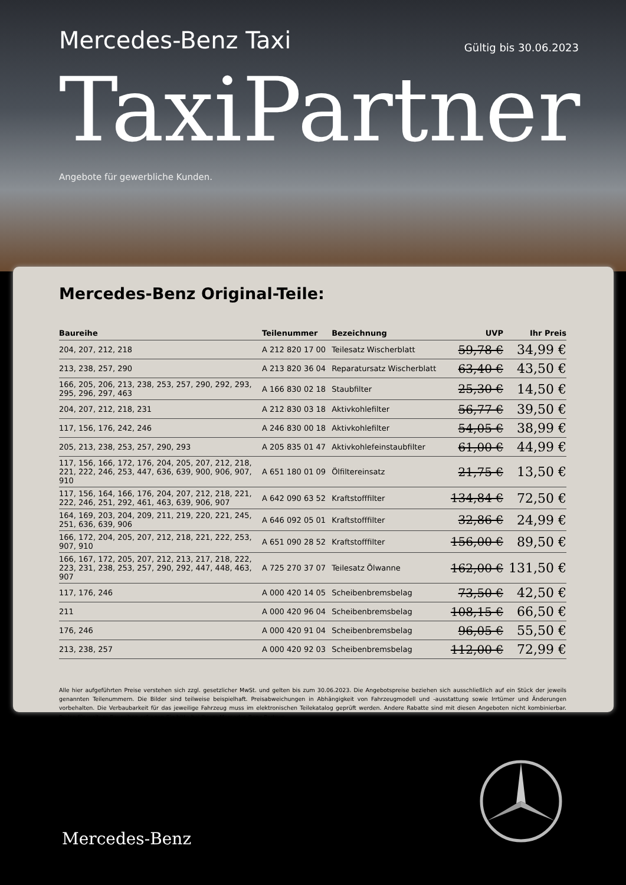Mercedes-Benz Taxi
Gültig bis 30.06.2023
TaxiPartner
Angebote für gewerbliche Kunden.
Mercedes-Benz Original-Teile:
| Baureihe | Teilenummer | Bezeichnung | UVP | Ihr Preis |
| --- | --- | --- | --- | --- |
| 204, 207, 212, 218 | A 212 820 17 00 | Teilesatz Wischerblatt | 59,78 € | 34,99 € |
| 213, 238, 257, 290 | A 213 820 36 04 | Reparatursatz Wischerblatt | 63,40 € | 43,50 € |
| 166, 205, 206, 213, 238, 253, 257, 290, 292, 293, 295, 296, 297, 463 | A 166 830 02 18 | Staubfilter | 25,30 € | 14,50 € |
| 204, 207, 212, 218, 231 | A 212 830 03 18 | Aktivkohlefilter | 56,77 € | 39,50 € |
| 117, 156, 176, 242, 246 | A 246 830 00 18 | Aktivkohlefilter | 54,05 € | 38,99 € |
| 205, 213, 238, 253, 257, 290, 293 | A 205 835 01 47 | Aktivkohlefeinstaubfilter | 61,00 € | 44,99 € |
| 117, 156, 166, 172, 176, 204, 205, 207, 212, 218, 221, 222, 246, 253, 447, 636, 639, 900, 906, 907, 910 | A 651 180 01 09 | Ölfiltereinsatz | 21,75 € | 13,50 € |
| 117, 156, 164, 166, 176, 204, 207, 212, 218, 221, 222, 246, 251, 292, 461, 463, 639, 906, 907 | A 642 090 63 52 | Kraftstofffilter | 134,84 € | 72,50 € |
| 164, 169, 203, 204, 209, 211, 219, 220, 221, 245, 251, 636, 639, 906 | A 646 092 05 01 | Kraftstofffilter | 32,86 € | 24,99 € |
| 166, 172, 204, 205, 207, 212, 218, 221, 222, 253, 907, 910 | A 651 090 28 52 | Kraftstofffilter | 156,00 € | 89,50 € |
| 166, 167, 172, 205, 207, 212, 213, 217, 218, 222, 223, 231, 238, 253, 257, 290, 292, 447, 448, 463, 907 | A 725 270 37 07 | Teilesatz Ölwanne | 162,00 € | 131,50 € |
| 117, 176, 246 | A 000 420 14 05 | Scheibenbremsbelag | 73,50 € | 42,50 € |
| 211 | A 000 420 96 04 | Scheibenbremsbelag | 108,15 € | 66,50 € |
| 176, 246 | A 000 420 91 04 | Scheibenbremsbelag | 96,05 € | 55,50 € |
| 213, 238, 257 | A 000 420 92 03 | Scheibenbremsbelag | 112,00 € | 72,99 € |
Alle hier aufgeführten Preise verstehen sich zzgl. gesetzlicher MwSt. und gelten bis zum 30.06.2023. Die Angebotspreise beziehen sich ausschließlich auf ein Stück der jeweils genannten Teilenummern. Die Bilder sind teilweise beispielhaft. Preisabweichungen in Abhängigkeit von Fahrzeugmodell und -ausstattung sowie Irrtümer und Änderungen vorbehalten. Die Verbaubarkeit für das jeweilige Fahrzeug muss im elektronischen Teilekatalog geprüft werden. Andere Rabatte sind mit diesen Angeboten nicht kombinierbar. Preise für weitere Baureihen erfragen Sie bitte bei Ihrem Mercedes-Benz Partner.
Mercedes-Benz